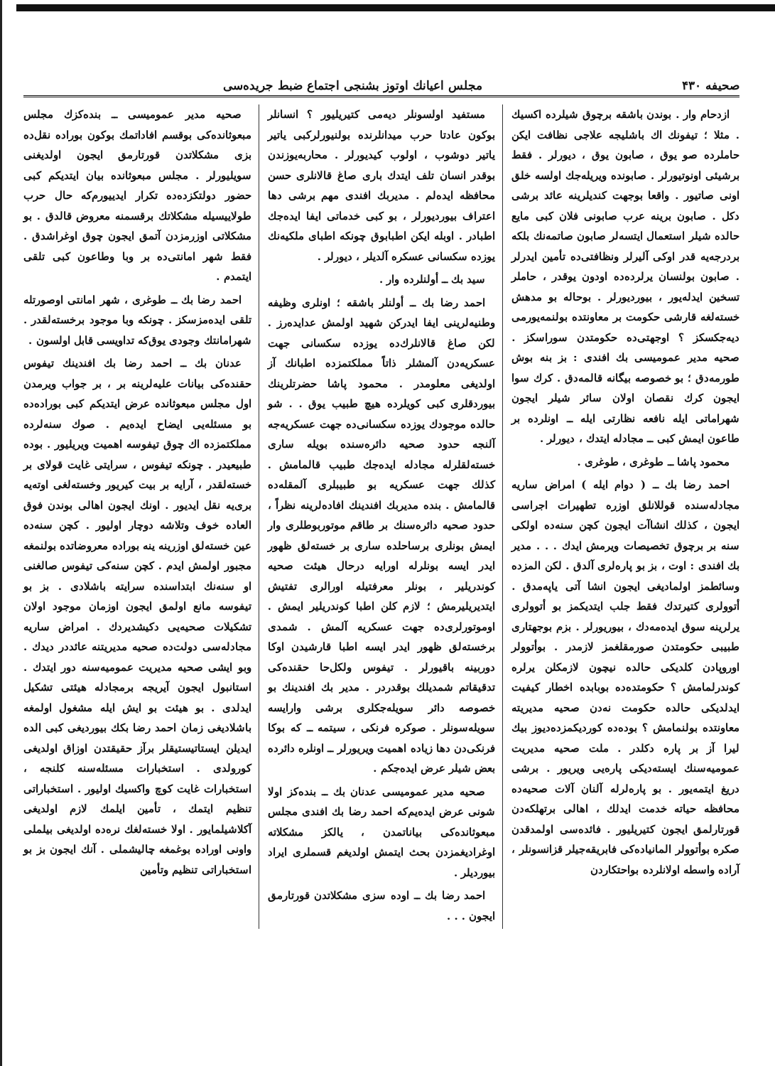صحیفه ۴۳۰ مجلس اعیانك اوتوز بشنجی اجتماع ضبط جریده‌سی
ازدحام وار . بوندن باشقه برچوق شیلرده اکسیك . مثلا ؛ تیفونك اك باشلیجه علاجی نظافت ایکن حاملرده صو یوق ، صابون یوق ، دیورلر . فقط برشیئی اونوتیورلر . صابونده ویریله‌جك اولسه خلق اونی صاتیور . واقعا بوجهت کندیلرینه عائد برشی دکل . صابون برینه عرب صابونی فلان کبی مایع حالده شیلر استعمال ایتسه‌لر صابون صاتمه‌نك بلکه بردرجه‌یه قدر اوکی آلیرلر ونظافتی‌ده تأمین ایدرلر . صابون بولنسان یرلرده‌ده اودون یوقدر ، حاملر تسخین ایدله‌یور ، بیوردیورلر . بوحاله بو مدهش خسته‌لغه قارشی حکومت بر معاونتده بولنمه‌یورمی دیه‌جکسکز ؟ اوجهتی‌ده حکومتدن سوراسکز . صحیه مدیر عمومیسی بك افندی : بز بنه بوش طورمه‌دق ؛ بو خصوصه بیگانه قالمه‌دق . کرك سوا ایجون کرك نقصان اولان سائر شیلر ایجون شهراماتی ایله نافعه نظارتی ایله ــ اونلرده بر طاعون ایمش کبی ــ مجادله ایتدك ، دیورلر .
محمود پاشا ــ طوغری ، طوغری .
احمد رضا بك ــ ( دوام ایله ) امراض ساریه مجادله‌سنده قوللانلق اوزره تطهیرات اجراسی ایجون ، کذلك انشاآت ایجون کچن سنه‌ده اولکی سنه بر برچوق تخصیصات ویرمش ایدك . . . مدیر بك افندی : اوت ، بز بو پاره‌لری آلدق . لکن المزده وسائطمز اولمادیغی ایجون انشا آتی یاپه‌مدق . أتوولری کتیرتدك فقط جلب ایتدیکمز بو أتوولری یرلرینه سوق ایده‌مه‌دك ، بیوریورلر . بزم بوجهتاری طبیبی حکومتدن صورمقلغمز لازمدر . بوأتوولر اوروپادن کلدیکی حالده نیچون لازمکلن یرلره کوندرلمامش ؟ حکومتده‌ده بوبابده اخطار کیفیت ایدلدیکی حالده حکومت نه‌دن صحیه مدیریته معاونتده بولنمامش ؟ بوده‌ده کوردیکمزده‌دیوز بیك لیرا آز بر پاره دکلدر . ملت صحیه مدیریت عمومیه‌سنك ایسته‌دیکی پاره‌یی ویریور . برشی دریغ ایتمه‌یور . بو پاره‌لرله آلنان آلات صحیه‌ده محافظه حیاته خدمت ایدلك ، اهالی برتهلکه‌دن قورتارلمق ایجون کتیریلیور . فائده‌سی اولمدقدن صکره بوأتوولر المانیاده‌کی فابریقه‌جیلر قزانسونلر ، آراده واسطه اولانلرده بواحتکاردن
مستفید اولسونلر دیه‌می کتیریلیور ؟ انسانلر بوکون عادتا حرب میدانلرنده بولنیورلرکبی یاتیر یاتیر دوشوب ، اولوب کیدیورلر . محاربه‌یوزندن بوقدر انسان تلف ایتدك باری صاغ قالانلری حسن محافظه ایده‌لم . مدیربك افندی مهم برشی دها اعتراف بیوردیورلر ، بو کبی خدماتی ایفا ایده‌جك اطبادر . اوبله ایکن اطبابوق چونکه اطبای ملکیه‌نك یوزده سکسانی عسکره آلدیلر ، دیورلر .
سید بك ــ أولنلرده وار .
احمد رضا بك ــ أولنلر باشقه ؛ اونلری وظیفه وطنیه‌لرینی ایفا ایدرکن شهید اولمش عدایده‌رز . لکن صاغ قالانلرك‌ده یوزده سکسانی جهت عسکریه‌دن آلمشلر ذاتاً مملکتمزده اطبانك آز اولدیغی معلومدر . محمود پاشا حضرتلرینك بیوردقلری کبی کویلرده هیچ طبیب یوق . . شو حالده موجودك یوزده سکسانی‌ده جهت عسکریه‌جه آلنجه حدود صحیه دائره‌سنده بویله ساری خسته‌لقلرله مجادله ایده‌جك طبیب قالمامش . کذلك جهت عسکریه بو طبیبلری آلمقله‌ده قالمامش . بنده مدیربك افندینك افاده‌لرینه نظراً ، حدود صحیه دائره‌سنك بر طاقم موتوربوطلری وار ایمش بونلری برساحلده ساری بر خسته‌لق ظهور ایدر ایسه بونلرله اورایه درحال هیئت صحیه کوندریلیر ، بونلر معرفتیله اورالری تفتیش ایتدیریلیرمش ؛ لازم کلن اطبا کوندریلیر ایمش . اوموتورلری‌ده جهت عسکریه آلمش . شمدی برخسته‌لق ظهور ایدر ایسه اطبا قارشیدن اوکا دوربینه باقیورلر . تیفوس ولکل‌حا حقنده‌کی تدقیقاتم شمدیلك بوقدردر . مدیر بك افندینك بو خصوصه دائر سویله‌جکلری برشی وارایسه سویله‌سونلر . صوکره فرنکی ، سیتمه ــ که بوکا فرنکی‌دن دها زیاده اهمیت ویریورلر ــ اونلره دائرده بعض شیلر عرض ایده‌جکم .
صحیه مدیر عمومیسی عدنان بك ــ بنده‌کز اولا شونی عرض ایده‌یم‌که احمد رضا بك افندی مجلس مبعوثانده‌کی بیاناتمدن ، یالکز مشکلاته اوغرادیغمزدن بحث ایتمش اولدیغم قسملری ایراد بیوردیلر .
احمد رضا بك ــ اوده سزی مشکلاتدن قورتارمق ایجون . . .
صحیه مدیر عمومیسی ــ بنده‌کزك مجلس مبعوثانده‌کی بوقسم افاداتمك بوکون بوراده نقل‌ده بزی مشکلاتدن قورتارمق ایجون اولدیغنی سویلیورلر . مجلس مبعوثانده بیان ایتدیکم کبی حضور دولتکزده‌ده تکرار ایدییورم‌که حال حرب طولاییسیله مشکلاتك برقسمنه معروض قالدق . بو مشکلاتی اوزرمزدن آتمق ایجون چوق اوغراشدق . فقط شهر امانتی‌ده بر وبا وطاعون کبی تلقی ایتمدم .
احمد رضا بك ــ طوغری ، شهر امانتی اوصورتله تلقی ایده‌مزسکز . چونکه وبا موجود برخسته‌لقدر . شهرامانتك وجودی یوق‌که تداویسی قابل اولسون .
عدنان بك ــ احمد رضا بك افندینك تیفوس حقنده‌کی بیانات علیه‌لرینه بر ، بر جواب ویرمدن اول مجلس مبعوثانده عرض ایتدیکم کبی بوراده‌ده بو مسئله‌یی ایضاح ایده‌یم . صوك سنه‌لرده مملکتمزده اك چوق تیفوسه اهمیت ویریلیور . بوده طبیعیدر . چونکه تیفوس ، سرایتی غایت قولای بر خسته‌لقدر ، آرایه بر بیت کیریور وخسته‌لغی اوته‌یه بری‌یه نقل ایدیور . اونك ایجون اهالی بوندن فوق العاده خوف وتلاشه دوچار اولیور . کچن سنه‌ده عین خسته‌لق اوزرینه ینه بوراده معروضاتده بولنمغه مجبور اولمش ایدم . کچن سنه‌کی تیفوس صالغنی او سنه‌نك ابتداسنده سرایته باشلادی . بز بو تیفوسه مانع اولمق ایجون اوزمان موجود اولان تشکیلات صحیه‌یی دکیشدیردك . امراض ساریه مجادله‌سی دولت‌ده صحیه مدیریتنه عائددر دیدك . وبو ایشی صحیه مدیریت عمومیه‌سنه دور ایتدك . استانبول ایجون آیریجه برمجادله هیئتی تشکیل ایدلدی . بو هیئت بو ایش ایله مشغول اولمغه باشلادیغی زمان احمد رضا بکك بیوردیغی کبی الده ایدیلن ایستاتیستیقلر برآز حقیقتدن اوزاق اولدیغی کورولدی . استخبارات مسئله‌سنه کلنجه ، استخبارات غایت کوچ واکسیك اولیور . استخباراتی تنظیم ایتمك ، تأمین ایلمك لازم اولدیغی آکلاشیلمایور . اولا خسته‌لغك نره‌ده اولدیغی بیلملی واونی اوراده بوغمغه چالیشملی . آنك ایجون بز بو استخباراتی تنظیم وتأمین